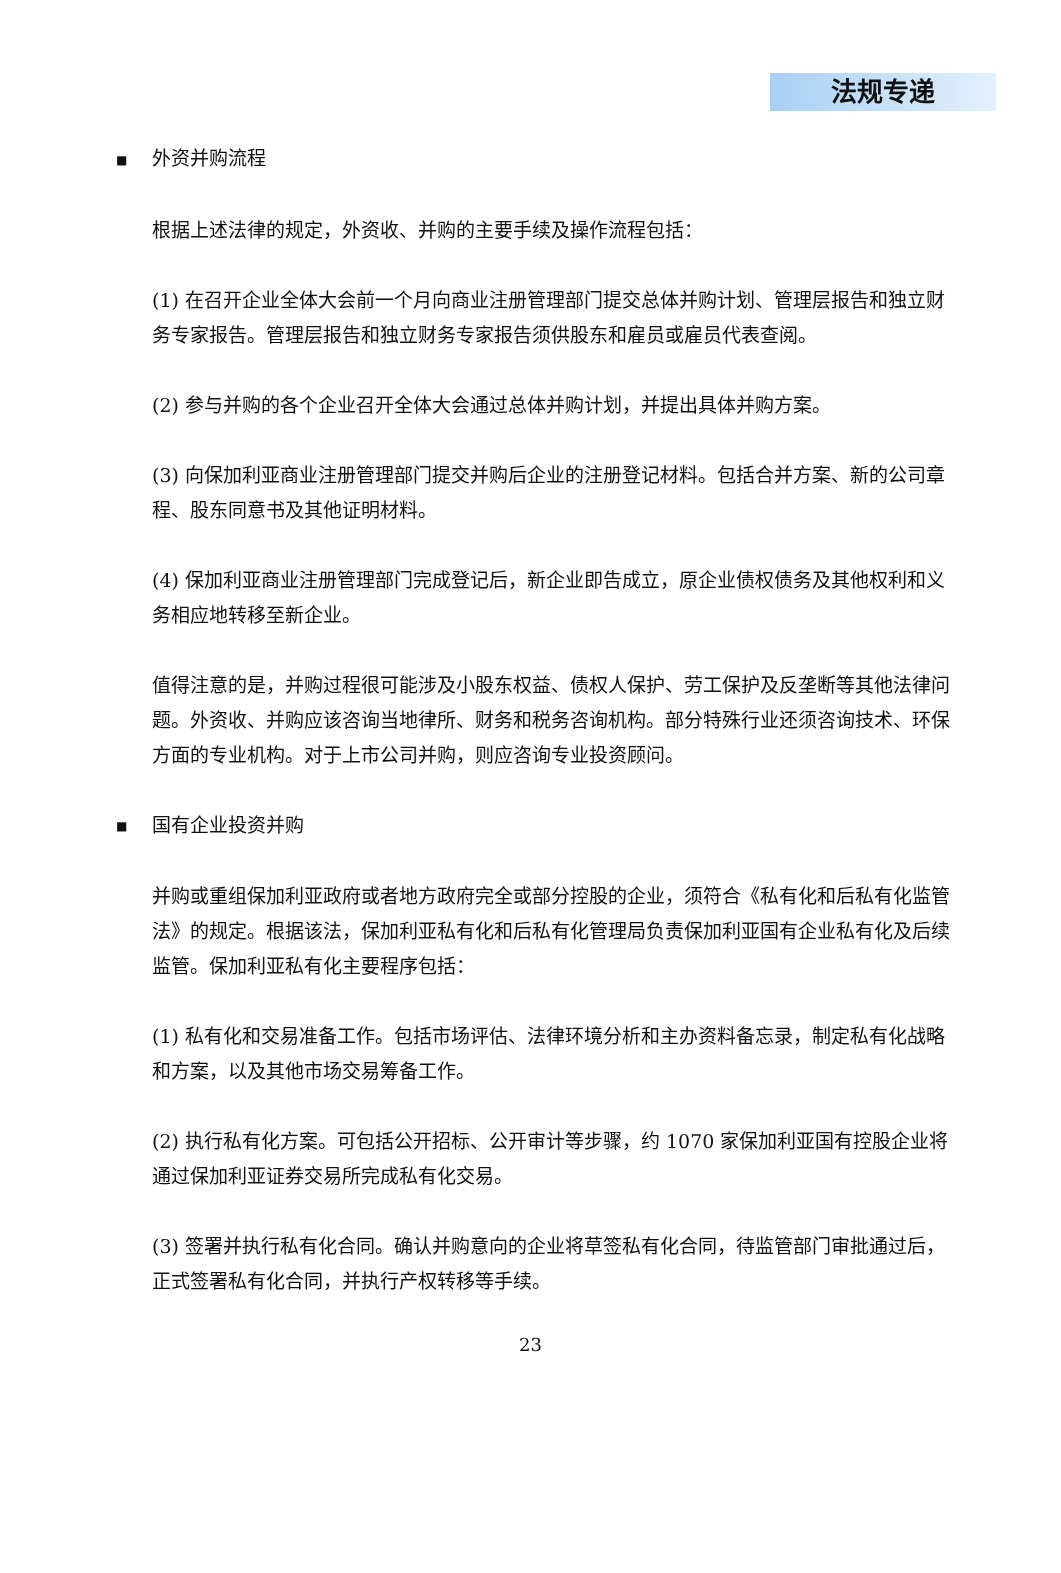法规专递
■ 外资并购流程
根据上述法律的规定，外资收、并购的主要手续及操作流程包括：
(1) 在召开企业全体大会前一个月向商业注册管理部门提交总体并购计划、管理层报告和独立财务专家报告。管理层报告和独立财务专家报告须供股东和雇员或雇员代表查阅。
(2) 参与并购的各个企业召开全体大会通过总体并购计划，并提出具体并购方案。
(3) 向保加利亚商业注册管理部门提交并购后企业的注册登记材料。包括合并方案、新的公司章程、股东同意书及其他证明材料。
(4) 保加利亚商业注册管理部门完成登记后，新企业即告成立，原企业债权债务及其他权利和义务相应地转移至新企业。
值得注意的是，并购过程很可能涉及小股东权益、债权人保护、劳工保护及反垄断等其他法律问题。外资收、并购应该咨询当地律所、财务和税务咨询机构。部分特殊行业还须咨询技术、环保方面的专业机构。对于上市公司并购，则应咨询专业投资顾问。
■ 国有企业投资并购
并购或重组保加利亚政府或者地方政府完全或部分控股的企业，须符合《私有化和后私有化监管法》的规定。根据该法，保加利亚私有化和后私有化管理局负责保加利亚国有企业私有化及后续监管。保加利亚私有化主要程序包括：
(1) 私有化和交易准备工作。包括市场评估、法律环境分析和主办资料备忘录，制定私有化战略和方案，以及其他市场交易筹备工作。
(2) 执行私有化方案。可包括公开招标、公开审计等步骤，约 1070 家保加利亚国有控股企业将通过保加利亚证券交易所完成私有化交易。
(3) 签署并执行私有化合同。确认并购意向的企业将草签私有化合同，待监管部门审批通过后，正式签署私有化合同，并执行产权转移等手续。
23